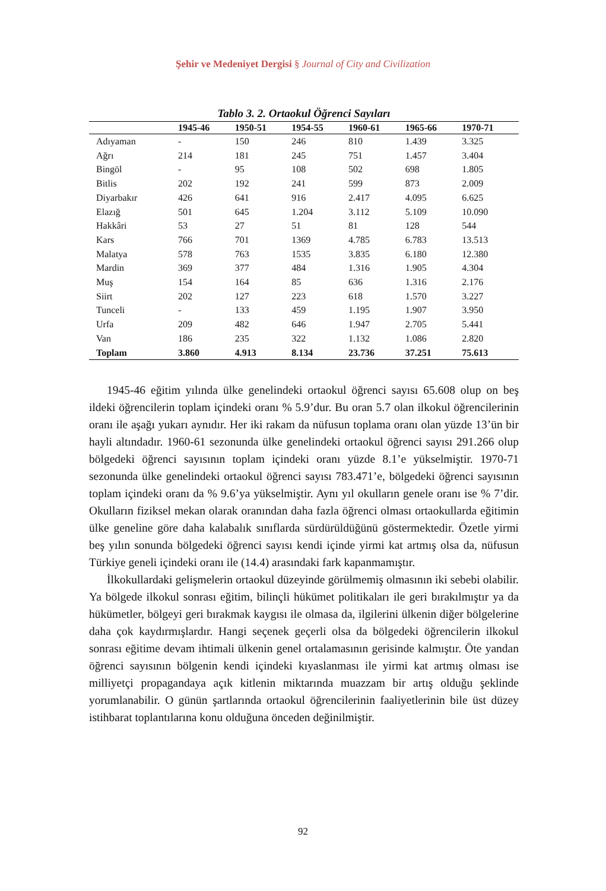Şehir ve Medeniyet Dergisi § Journal of City and Civilization
Tablo 3. 2. Ortaokul Öğrenci Sayıları
| | 1945-46 | 1950-51 | 1954-55 | 1960-61 | 1965-66 | 1970-71 |
| --- | --- | --- | --- | --- | --- | --- |
| Adıyaman | - | 150 | 246 | 810 | 1.439 | 3.325 |
| Ağrı | 214 | 181 | 245 | 751 | 1.457 | 3.404 |
| Bingöl | - | 95 | 108 | 502 | 698 | 1.805 |
| Bitlis | 202 | 192 | 241 | 599 | 873 | 2.009 |
| Diyarbakır | 426 | 641 | 916 | 2.417 | 4.095 | 6.625 |
| Elazığ | 501 | 645 | 1.204 | 3.112 | 5.109 | 10.090 |
| Hakkâri | 53 | 27 | 51 | 81 | 128 | 544 |
| Kars | 766 | 701 | 1369 | 4.785 | 6.783 | 13.513 |
| Malatya | 578 | 763 | 1535 | 3.835 | 6.180 | 12.380 |
| Mardin | 369 | 377 | 484 | 1.316 | 1.905 | 4.304 |
| Muş | 154 | 164 | 85 | 636 | 1.316 | 2.176 |
| Siirt | 202 | 127 | 223 | 618 | 1.570 | 3.227 |
| Tunceli | - | 133 | 459 | 1.195 | 1.907 | 3.950 |
| Urfa | 209 | 482 | 646 | 1.947 | 2.705 | 5.441 |
| Van | 186 | 235 | 322 | 1.132 | 1.086 | 2.820 |
| Toplam | 3.860 | 4.913 | 8.134 | 23.736 | 37.251 | 75.613 |
1945-46 eğitim yılında ülke genelindeki ortaokul öğrenci sayısı 65.608 olup on beş ildeki öğrencilerin toplam içindeki oranı % 5.9’dur. Bu oran 5.7 olan ilkokul öğrencilerinin oranı ile aşağı yukarı aynıdır. Her iki rakam da nüfusun toplama oranı olan yüzde 13’ün bir hayli altındadır. 1960-61 sezonunda ülke genelindeki ortaokul öğrenci sayısı 291.266 olup bölgedeki öğrenci sayısının toplam içindeki oranı yüzde 8.1’e yükselmiştir. 1970-71 sezonunda ülke genelindeki ortaokul öğrenci sayısı 783.471’e, bölgedeki öğrenci sayısının toplam içindeki oranı da % 9.6’ya yükselmiştir. Aynı yıl okulların genele oranı ise % 7’dir. Okulların fiziksel mekan olarak oranından daha fazla öğrenci olması ortaokullarda eğitimin ülke geneline göre daha kalabalık sınıflarda sürdürüldüğünü göstermektedir. Özetle yirmi beş yılın sonunda bölgedeki öğrenci sayısı kendi içinde yirmi kat artmış olsa da, nüfusun Türkiye geneli içindeki oranı ile (14.4) arasındaki fark kapanmamıştır.
İlkokullardaki gelişmelerin ortaokul düzeyinde görülmemiş olmasının iki sebebi olabilir. Ya bölgede ilkokul sonrası eğitim, bilinçli hükümet politikaları ile geri bırakılmıştır ya da hükümetler, bölgeyi geri bırakmak kaygısı ile olmasa da, ilgilerini ülkenin diğer bölgelerine daha çok kaydırmışlardır. Hangi seçenek geçerli olsa da bölgedeki öğrencilerin ilkokul sonrası eğitime devam ihtimali ülkenin genel ortalamasının gerisinde kalmıştır. Öte yandan öğrenci sayısının bölgenin kendi içindeki kıyaslanması ile yirmi kat artmış olması ise milliyetçi propagandaya açık kitlenin miktarında muazzam bir artış olduğu şeklinde yorumlanabilir. O günün şartlarında ortaokul öğrencilerinin faaliyetlerinin bile üst düzey istihbarat toplantılarına konu olduğuna önceden değinilmiştir.
92